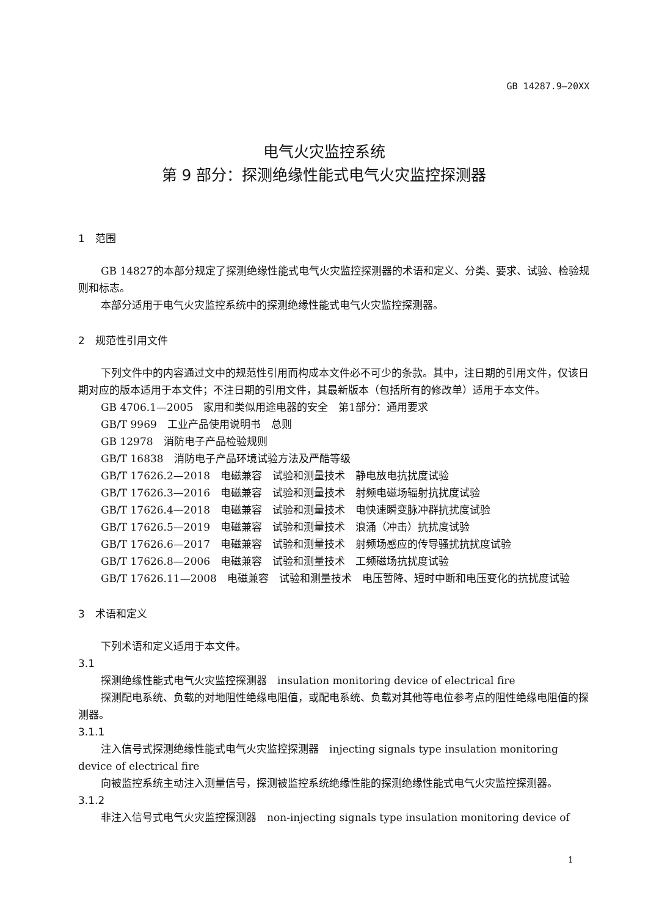GB 14287.9—20XX
电气火灾监控系统
第 9 部分：探测绝缘性能式电气火灾监控探测器
1　范围
GB 14827的本部分规定了探测绝缘性能式电气火灾监控探测器的术语和定义、分类、要求、试验、检验规则和标志。
本部分适用于电气火灾监控系统中的探测绝缘性能式电气火灾监控探测器。
2　规范性引用文件
下列文件中的内容通过文中的规范性引用而构成本文件必不可少的条款。其中，注日期的引用文件，仅该日期对应的版本适用于本文件；不注日期的引用文件，其最新版本（包括所有的修改单）适用于本文件。
GB 4706.1—2005　家用和类似用途电器的安全　第1部分：通用要求
GB/T 9969　工业产品使用说明书　总则
GB 12978　消防电子产品检验规则
GB/T 16838　消防电子产品环境试验方法及严酷等级
GB/T 17626.2—2018　电磁兼容　试验和测量技术　静电放电抗扰度试验
GB/T 17626.3—2016　电磁兼容　试验和测量技术　射频电磁场辐射抗扰度试验
GB/T 17626.4—2018　电磁兼容　试验和测量技术　电快速瞬变脉冲群抗扰度试验
GB/T 17626.5—2019　电磁兼容　试验和测量技术　浪涌（冲击）抗扰度试验
GB/T 17626.6—2017　电磁兼容　试验和测量技术　射频场感应的传导骚扰抗扰度试验
GB/T 17626.8—2006　电磁兼容　试验和测量技术　工频磁场抗扰度试验
GB/T 17626.11—2008　电磁兼容　试验和测量技术　电压暂降、短时中断和电压变化的抗扰度试验
3　术语和定义
下列术语和定义适用于本文件。
3.1
探测绝缘性能式电气火灾监控探测器　insulation monitoring device of electrical fire
探测配电系统、负载的对地阻性绝缘电阻值，或配电系统、负载对其他等电位参考点的阻性绝缘电阻值的探测器。
3.1.1
注入信号式探测绝缘性能式电气火灾监控探测器　injecting signals type insulation monitoring device of electrical fire
向被监控系统主动注入测量信号，探测被监控系统绝缘性能的探测绝缘性能式电气火灾监控探测器。
3.1.2
非注入信号式电气火灾监控探测器　non-injecting signals type insulation monitoring device of
1